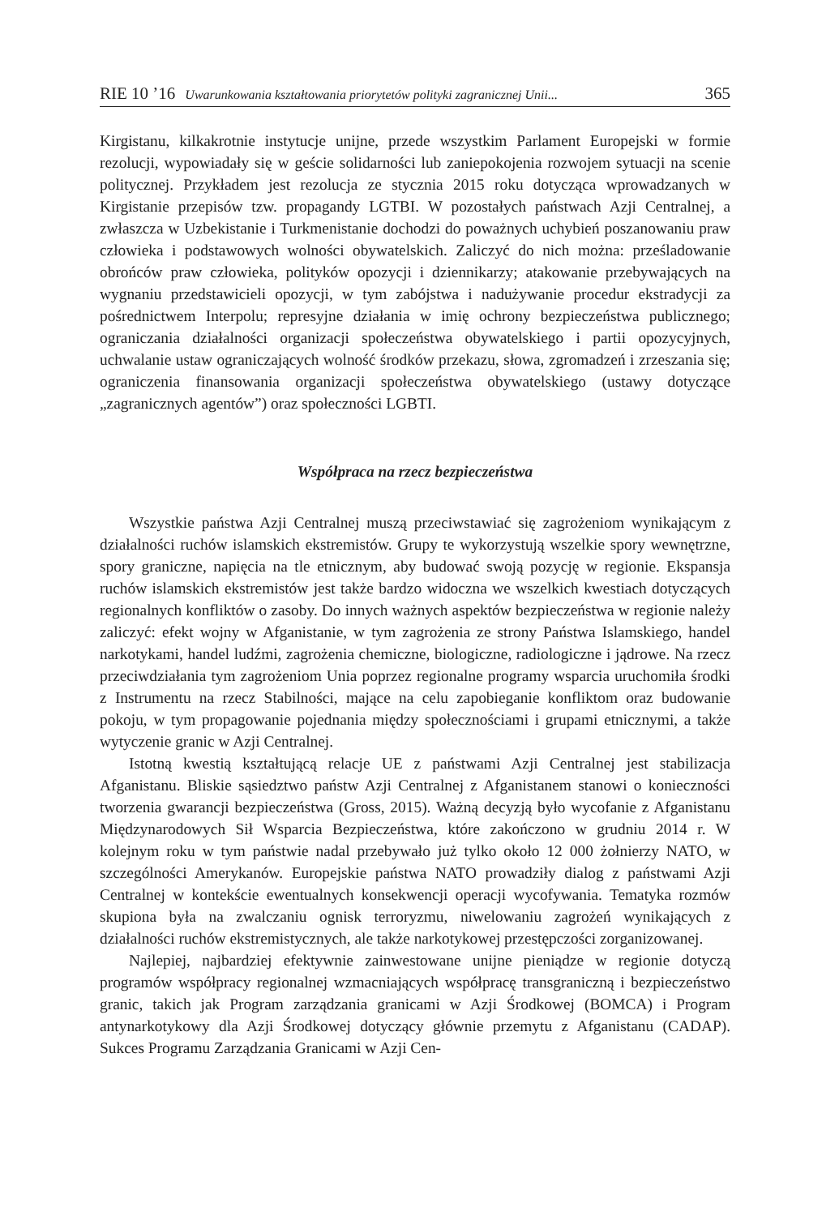RIE 10 ’16 Uwarunkowania kształtowania priorytetów polityki zagranicznej Unii... 365
Kirgistanu, kilkakrotnie instytucje unijne, przede wszystkim Parlament Europejski w formie rezolucji, wypowiadały się w geście solidarności lub zaniepokojenia rozwojem sytuacji na scenie politycznej. Przykładem jest rezolucja ze stycznia 2015 roku dotycząca wprowadzanych w Kirgistanie przepisów tzw. propagandy LGTBI. W pozostałych państwach Azji Centralnej, a zwłaszcza w Uzbekistanie i Turkmenistanie dochodzi do poważnych uchybień poszanowaniu praw człowieka i podstawowych wolności obywatelskich. Zaliczyć do nich można: prześladowanie obrońców praw człowieka, polityków opozycji i dziennikarzy; atakowanie przebywających na wygnaniu przedstawicieli opozycji, w tym zabójstwa i nadużywanie procedur ekstradycji za pośrednictwem Interpolu; represyjne działania w imię ochrony bezpieczeństwa publicznego; ograniczania działalności organizacji społeczeństwa obywatelskiego i partii opozycyjnych, uchwalanie ustaw ograniczających wolność środków przekazu, słowa, zgromadzeń i zrzeszania się; ograniczenia finansowania organizacji społeczeństwa obywatelskiego (ustawy dotyczące „zagranicznych agentów”) oraz społeczności LGBTI.
Współpraca na rzecz bezpieczeństwa
Wszystkie państwa Azji Centralnej muszą przeciwstawiać się zagrożeniom wynikającym z działalności ruchów islamskich ekstremistów. Grupy te wykorzystują wszelkie spory wewnętrzne, spory graniczne, napięcia na tle etnicznym, aby budować swoją pozycję w regionie. Ekspansja ruchów islamskich ekstremistów jest także bardzo widoczna we wszelkich kwestiach dotyczących regionalnych konfliktów o zasoby. Do innych ważnych aspektów bezpieczeństwa w regionie należy zaliczyć: efekt wojny w Afganistanie, w tym zagrożenia ze strony Państwa Islamskiego, handel narkotykami, handel ludźmi, zagrożenia chemiczne, biologiczne, radiologiczne i jądrowe. Na rzecz przeciwdziałania tym zagrożeniom Unia poprzez regionalne programy wsparcia uruchomiła środki z Instrumentu na rzecz Stabilności, mające na celu zapobieganie konfliktom oraz budowanie pokoju, w tym propagowanie pojednania między społecznościami i grupami etnicznymi, a także wytyczenie granic w Azji Centralnej.
Istotną kwestią kształtującą relacje UE z państwami Azji Centralnej jest stabilizacja Afganistanu. Bliskie sąsiedztwo państw Azji Centralnej z Afganistanem stanowi o konieczności tworzenia gwarancji bezpieczeństwa (Gross, 2015). Ważną decyzją było wycofanie z Afganistanu Międzynarodowych Sił Wsparcia Bezpieczeństwa, które zakończono w grudniu 2014 r. W kolejnym roku w tym państwie nadal przebywało już tylko około 12 000 żołnierzy NATO, w szczególności Amerykanów. Europejskie państwa NATO prowadziły dialog z państwami Azji Centralnej w kontekście ewentualnych konsekwencji operacji wycofywania. Tematyka rozmów skupiona była na zwalczaniu ognisk terroryzmu, niwelowaniu zagrożeń wynikających z działalności ruchów ekstremistycznych, ale także narkotykowej przestępczości zorganizowanej.
Najlepiej, najbardziej efektywnie zainwestowane unijne pieniądze w regionie dotyczą programów współpracy regionalnej wzmacniających współpracę transgraniczną i bezpieczeństwo granic, takich jak Program zarządzania granicami w Azji Środkowej (BOMCA) i Program antynarkotykowy dla Azji Środkowej dotyczący głównie przemytu z Afganistanu (CADAP). Sukces Programu Zarządzania Granicami w Azji Cen-